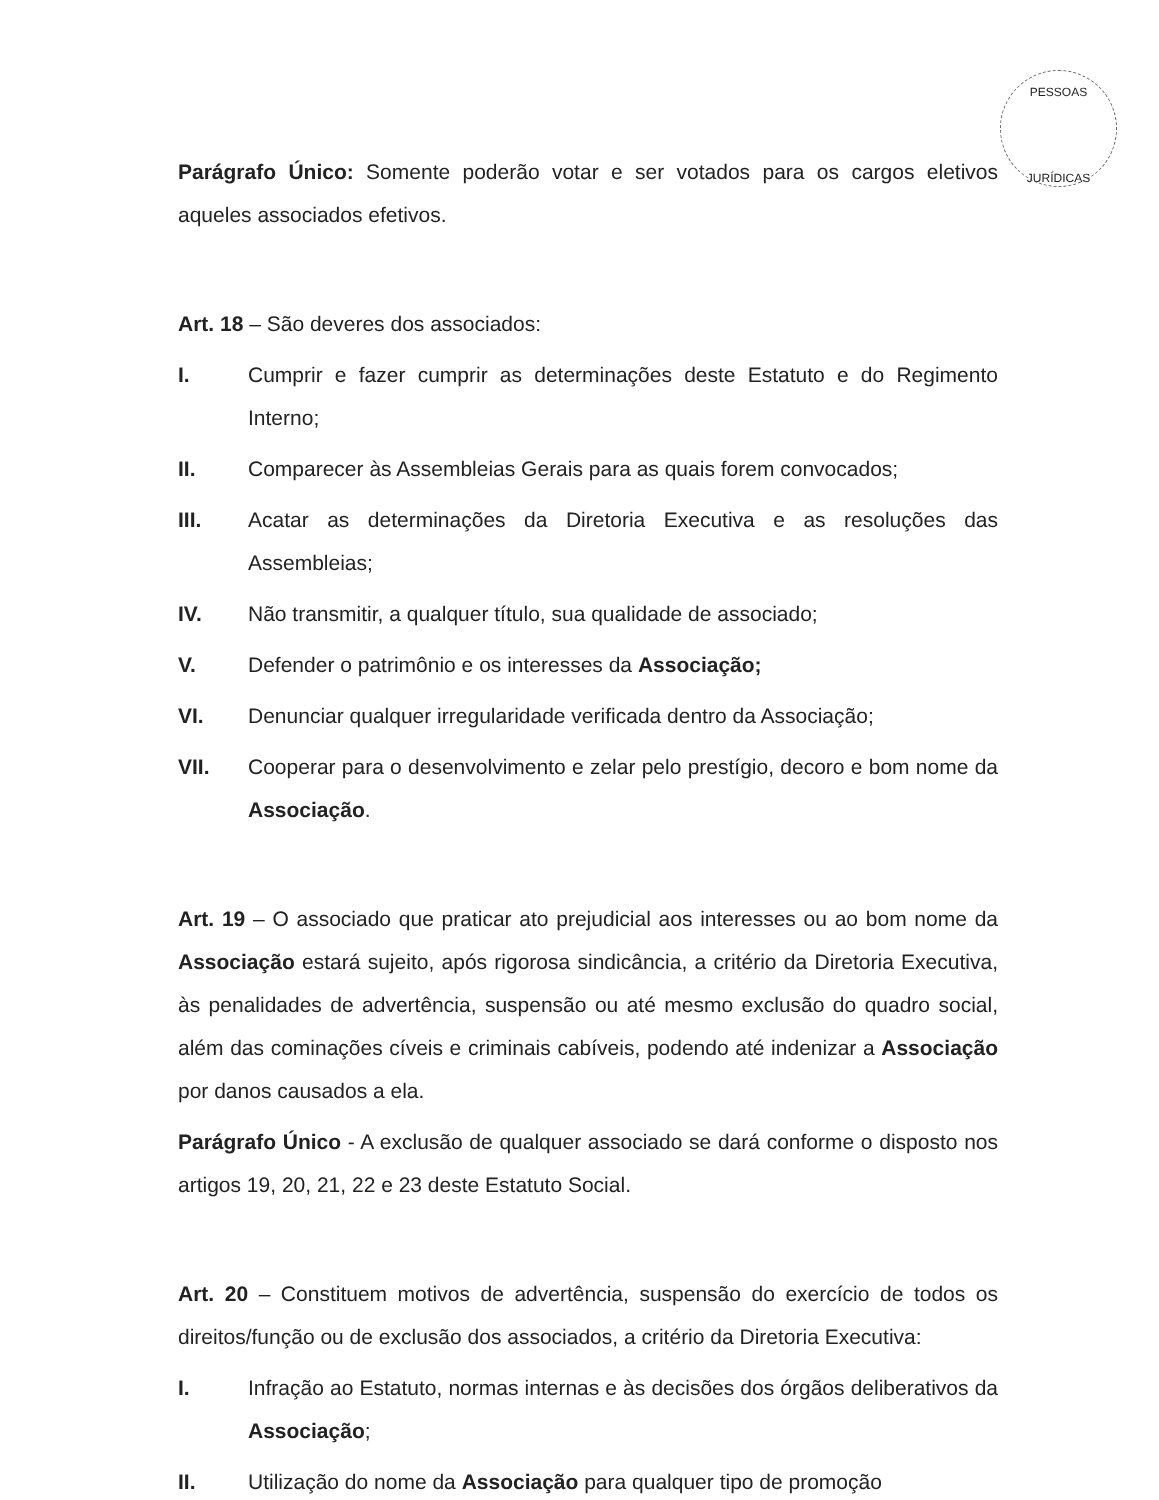PESSOAS
JURÍDICAS
Parágrafo Único: Somente poderão votar e ser votados para os cargos eletivos aqueles associados efetivos.
Art. 18 – São deveres dos associados:
I. Cumprir e fazer cumprir as determinações deste Estatuto e do Regimento Interno;
II. Comparecer às Assembleias Gerais para as quais forem convocados;
III. Acatar as determinações da Diretoria Executiva e as resoluções das Assembleias;
IV. Não transmitir, a qualquer título, sua qualidade de associado;
V. Defender o patrimônio e os interesses da Associação;
VI. Denunciar qualquer irregularidade verificada dentro da Associação;
VII. Cooperar para o desenvolvimento e zelar pelo prestígio, decoro e bom nome da Associação.
Art. 19 – O associado que praticar ato prejudicial aos interesses ou ao bom nome da Associação estará sujeito, após rigorosa sindicância, a critério da Diretoria Executiva, às penalidades de advertência, suspensão ou até mesmo exclusão do quadro social, além das cominações cíveis e criminais cabíveis, podendo até indenizar a Associação por danos causados a ela.
Parágrafo Único - A exclusão de qualquer associado se dará conforme o disposto nos artigos 19, 20, 21, 22 e 23 deste Estatuto Social.
Art. 20 – Constituem motivos de advertência, suspensão do exercício de todos os direitos/função ou de exclusão dos associados, a critério da Diretoria Executiva:
I. Infração ao Estatuto, normas internas e às decisões dos órgãos deliberativos da Associação;
II. Utilização do nome da Associação para qualquer tipo de promoção